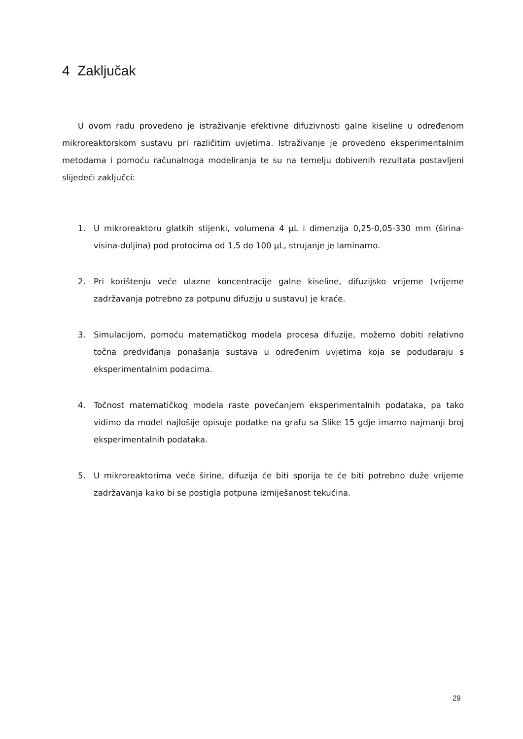4 Zaključak
U ovom radu provedeno je istraživanje efektivne difuzivnosti galne kiseline u određenom mikroreaktorskom sustavu pri različitim uvjetima. Istraživanje je provedeno eksperimentalnim metodama i pomoću računalnoga modeliranja te su na temelju dobivenih rezultata postavljeni slijedeći zaključci:
1. U mikroreaktoru glatkih stijenki, volumena 4 µL i dimenzija 0,25-0,05-330 mm (širina-visina-duljina) pod protocima od 1,5 do 100 µL, strujanje je laminarno.
2. Pri korištenju veće ulazne koncentracije galne kiseline, difuzijsko vrijeme (vrijeme zadržavanja potrebno za potpunu difuziju u sustavu) je kraće.
3. Simulacijom, pomoću matematičkog modela procesa difuzije, možemo dobiti relativno točna predviđanja ponašanja sustava u određenim uvjetima koja se podudaraju s eksperimentalnim podacima.
4. Točnost matematičkog modela raste povećanjem eksperimentalnih podataka, pa tako vidimo da model najlošije opisuje podatke na grafu sa Slike 15 gdje imamo najmanji broj eksperimentalnih podataka.
5. U mikroreaktorima veće širine, difuzija će biti sporija te će biti potrebno duže vrijeme zadržavanja kako bi se postigla potpuna izmiješanost tekućina.
29